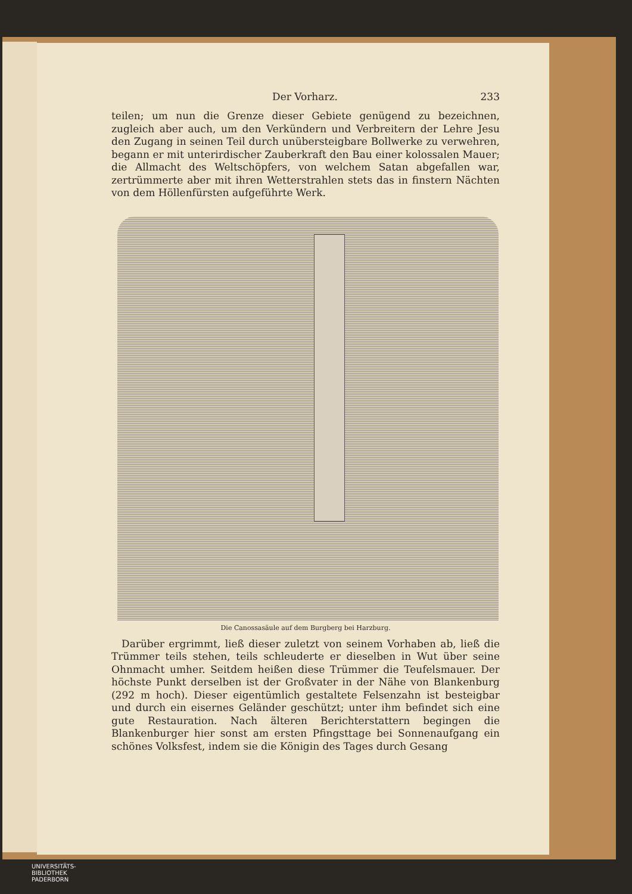Der Vorharz. 233
teilen; um nun die Grenze dieser Gebiete genügend zu bezeichnen, zugleich aber auch, um den Verkündern und Verbreitern der Lehre Jesu den Zugang in seinen Teil durch unübersteigbare Bollwerke zu verwehren, begann er mit unterirdischer Zauberkraft den Bau einer kolossalen Mauer; die Allmacht des Weltschöpfers, von welchem Satan abgefallen war, zertrümmerte aber mit ihren Wetterstrahlen stets das in finstern Nächten von dem Höllenfürsten aufgeführte Werk.
Die Canossasäule auf dem Burgberg bei Harzburg.
 Darüber ergrimmt, ließ dieser zuletzt von seinem Vorhaben ab, ließ die Trümmer teils stehen, teils schleuderte er dieselben in Wut über seine Ohnmacht umher. Seitdem heißen diese Trümmer die Teufelsmauer. Der höchste Punkt derselben ist der Großvater in der Nähe von Blankenburg (292 m hoch). Dieser eigentümlich gestaltete Felsenzahn ist besteigbar und durch ein eisernes Geländer geschützt; unter ihm befindet sich eine gute Restauration. Nach älteren Berichterstattern begingen die Blankenburger hier sonst am ersten Pfingsttage bei Sonnenaufgang ein schönes Volksfest, indem sie die Königin des Tages durch Gesang
UNIVERSITÄTS-
BIBLIOTHEK
PADERBORN